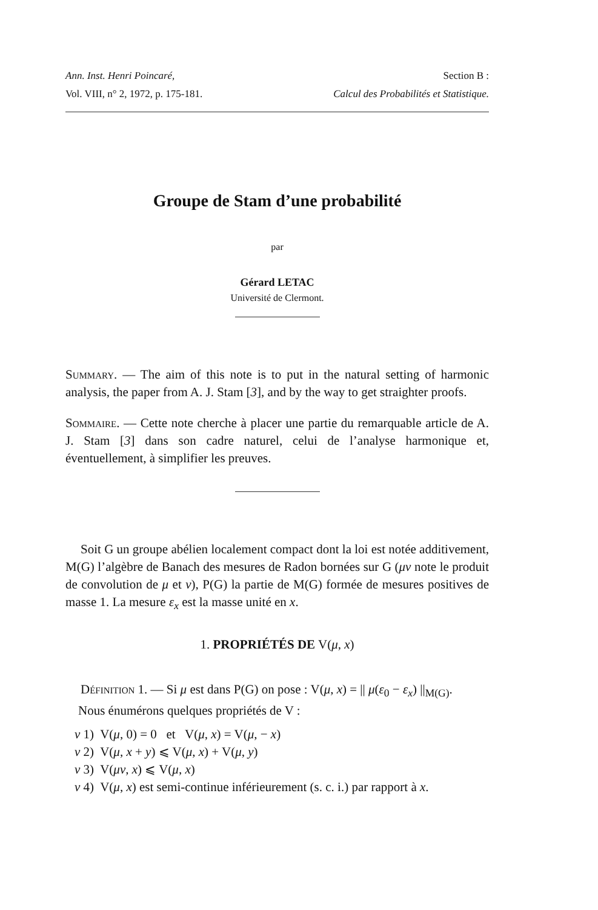Ann. Inst. Henri Poincaré,
Vol. VIII, n° 2, 1972, p. 175-181.
Section B :
Calcul des Probabilités et Statistique.
Groupe de Stam d’une probabilité
par
Gérard LETAC
Université de Clermont.
Summary. — The aim of this note is to put in the natural setting of harmonic analysis, the paper from A. J. Stam [3], and by the way to get straighter proofs.
Sommaire. — Cette note cherche à placer une partie du remarquable article de A. J. Stam [3] dans son cadre naturel, celui de l’analyse harmonique et, éventuellement, à simplifier les preuves.
Soit G un groupe abélien localement compact dont la loi est notée additivement, M(G) l’algèbre de Banach des mesures de Radon bornées sur G (μν note le produit de convolution de μ et ν), P(G) la partie de M(G) formée de mesures positives de masse 1. La mesure ε<sub>x</sub> est la masse unité en x.
1. PROPRIÉTÉS DE V(μ, x)
Définition 1. — Si μ est dans P(G) on pose : V(μ, x) = || μ(ε<sub>0</sub> − ε<sub>x</sub>) ||<sub>M(G)</sub>.
Nous énumérons quelques propriétés de V :
v 1) V(μ, 0) = 0 et V(μ, x) = V(μ, − x)
v 2) V(μ, x + y) ⩽ V(μ, x) + V(μ, y)
v 3) V(μν, x) ⩽ V(μ, x)
v 4) V(μ, x) est semi-continue inférieurement (s. c. i.) par rapport à x.